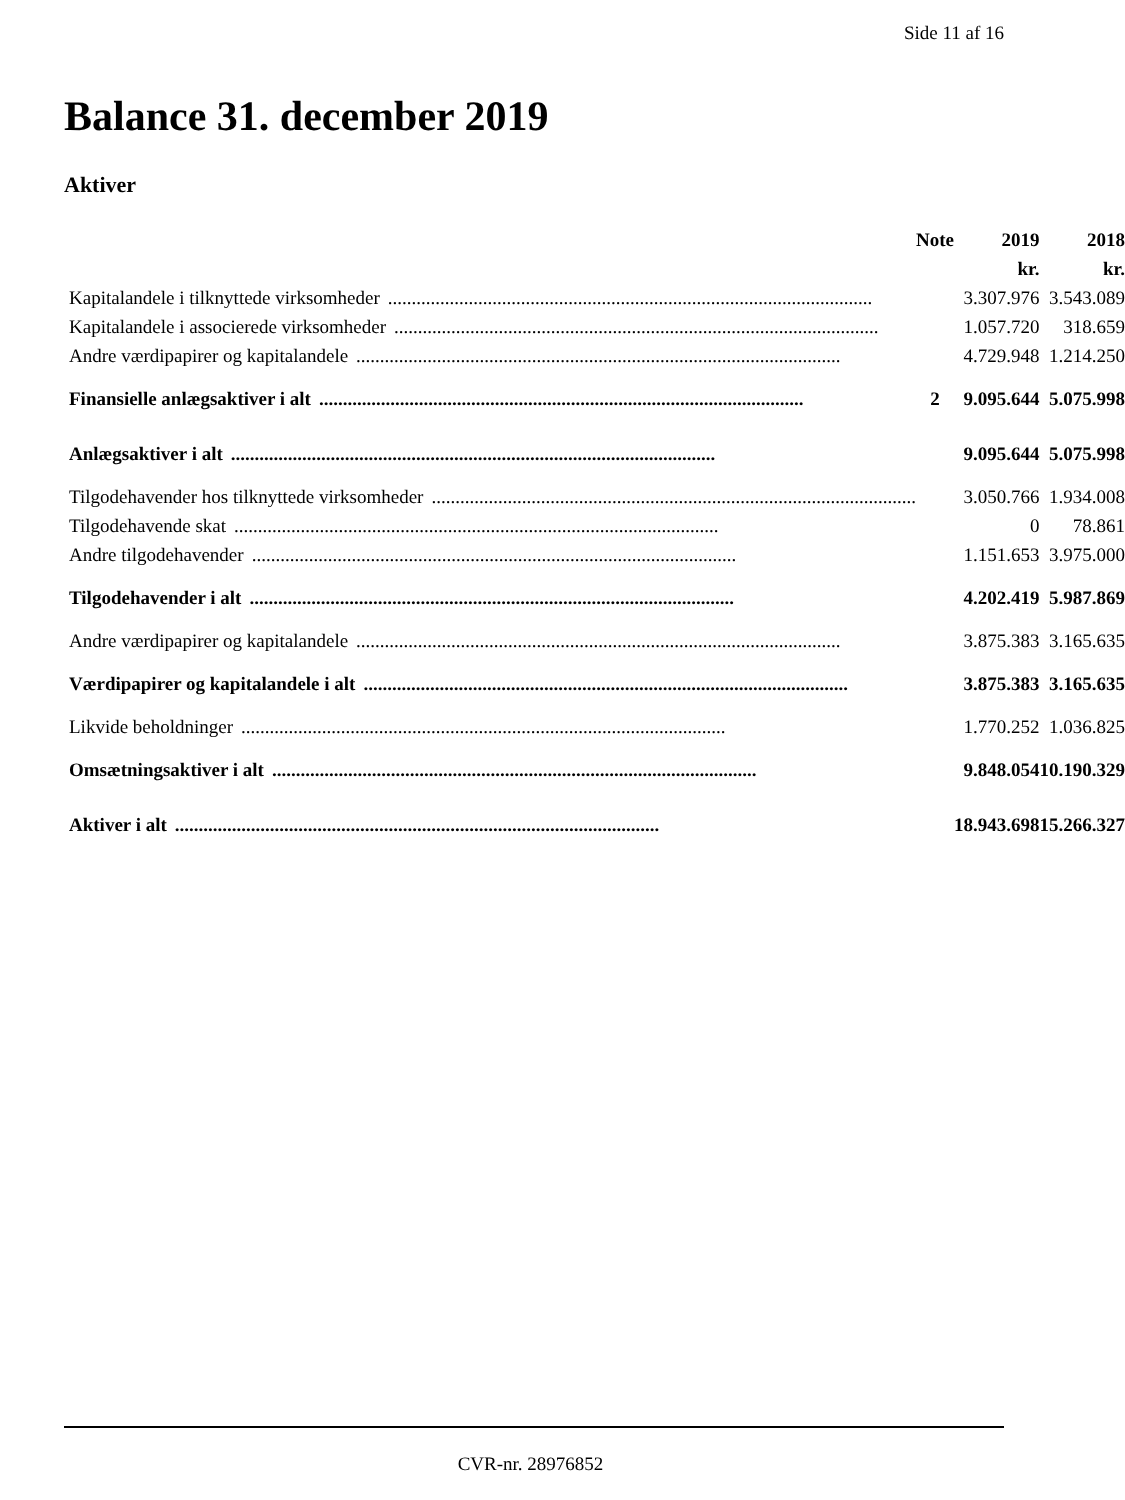Side 11 af 16
Balance 31. december 2019
Aktiver
| | Note | 2019 | 2018 |
| | | kr. | kr. |
| Kapitalandele i tilknyttede virksomheder ...................................................................................................... | | 3.307.976 | 3.543.089 |
| Kapitalandele i associerede virksomheder ...................................................................................................... | | 1.057.720 | 318.659 |
| Andre værdipapirer og kapitalandele ...................................................................................................... | | 4.729.948 | 1.214.250 |
| Finansielle anlægsaktiver i alt ...................................................................................................... | 2 | 9.095.644 | 5.075.998 |
| Anlægsaktiver i alt ...................................................................................................... | | 9.095.644 | 5.075.998 |
| Tilgodehavender hos tilknyttede virksomheder ...................................................................................................... | | 3.050.766 | 1.934.008 |
| Tilgodehavende skat ...................................................................................................... | | 0 | 78.861 |
| Andre tilgodehavender ...................................................................................................... | | 1.151.653 | 3.975.000 |
| Tilgodehavender i alt ...................................................................................................... | | 4.202.419 | 5.987.869 |
| Andre værdipapirer og kapitalandele ...................................................................................................... | | 3.875.383 | 3.165.635 |
| Værdipapirer og kapitalandele i alt ...................................................................................................... | | 3.875.383 | 3.165.635 |
| Likvide beholdninger ...................................................................................................... | | 1.770.252 | 1.036.825 |
| Omsætningsaktiver i alt ...................................................................................................... | | 9.848.054 | 10.190.329 |
| Aktiver i alt ...................................................................................................... | | 18.943.698 | 15.266.327 |
CVR-nr. 28976852